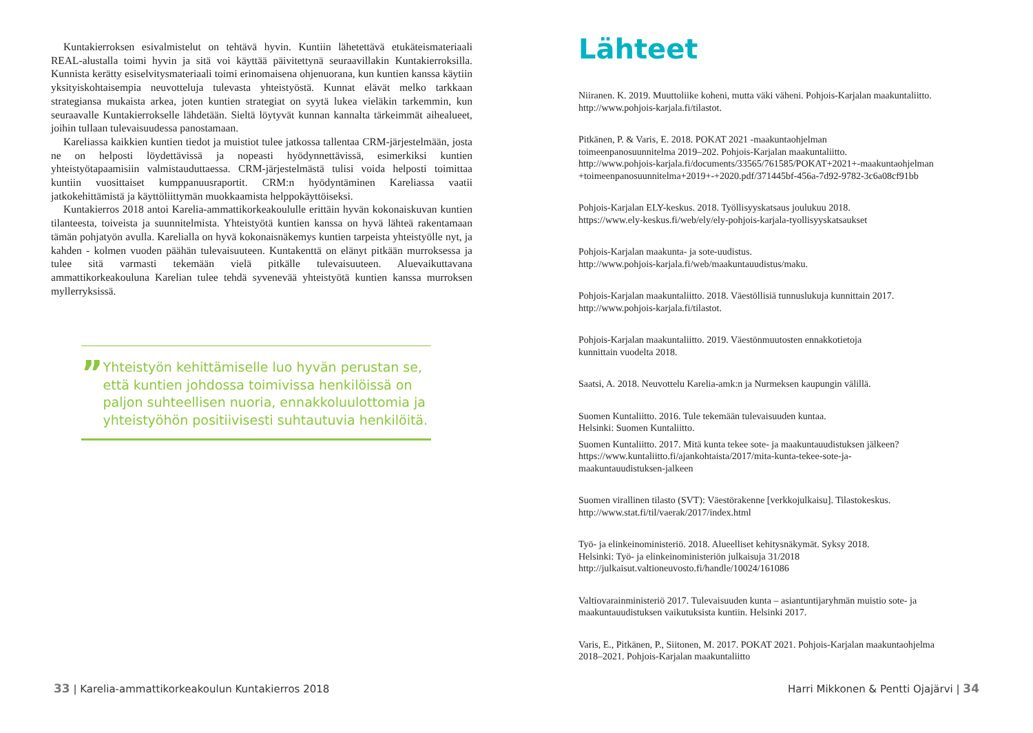Kuntakierroksen esivalmistelut on tehtävä hyvin. Kuntiin lähetettävä etukäteismateriaali REAL-alustalla toimi hyvin ja sitä voi käyttää päivitettynä seuraavillakin Kuntakierroksilla. Kunnista kerätty esiselvitysmateriaali toimi erinomaisena ohjenuorana, kun kuntien kanssa käytiin yksityiskohtaisempia neuvotteluja tulevasta yhteistyöstä. Kunnat elävät melko tarkkaan strategiansa mukaista arkea, joten kuntien strategiat on syytä lukea vieläkin tarkemmin, kun seuraavalle Kuntakierrokselle lähdetään. Sieltä löytyvät kunnan kannalta tärkeimmät aihealueet, joihin tullaan tulevaisuudessa panostamaan.
Kareliassa kaikkien kuntien tiedot ja muistiot tulee jatkossa tallentaa CRM-järjestelmään, josta ne on helposti löydettävissä ja nopeasti hyödynnettävissä, esimerkiksi kuntien yhteistyötapaamisiin valmistauduttaessa. CRM-järjestelmästä tulisi voida helposti toimittaa kuntiin vuosittaiset kumppanuusraportit. CRM:n hyödyntäminen Kareliassa vaatii jatkokehittämistä ja käyttöliittymän muokkaamista helppokäyttöiseksi.
Kuntakierros 2018 antoi Karelia-ammattikorkeakoululle erittäin hyvän kokonaiskuvan kuntien tilanteesta, toiveista ja suunnitelmista. Yhteistyötä kuntien kanssa on hyvä lähteä rakentamaan tämän pohjatyön avulla. Karelialla on hyvä kokonaisnäkemys kuntien tarpeista yhteistyölle nyt, ja kahden - kolmen vuoden päähän tulevaisuuteen. Kuntakenttä on elänyt pitkään murroksessa ja tulee sitä varmasti tekemään vielä pitkälle tulevaisuuteen. Aluevaikuttavana ammattikorkeakouluna Karelian tulee tehdä syvenevää yhteistyötä kuntien kanssa murroksen myllerryksissä.
”
Yhteistyön kehittämiselle luo hyvän perustan se, että kuntien johdossa toimivissa henkilöissä on paljon suhteellisen nuoria, ennakkoluulottomia ja yhteistyöhön positiivisesti suhtautuvia henkilöitä.
Lähteet
Niiranen. K. 2019. Muuttoliike koheni, mutta väki väheni. Pohjois-Karjalan maakuntaliitto.
http://www.pohjois-karjala.fi/tilastot.
Pitkänen, P. & Varis, E. 2018. POKAT 2021 -maakuntaohjelman
toimeenpanosuunnitelma 2019–202. Pohjois-Karjalan maakuntaliitto.
http://www.pohjois-karjala.fi/documents/33565/761585/POKAT+2021+-maakuntaohjelman
+toimeenpanosuunnitelma+2019+-+2020.pdf/371445bf-456a-7d92-9782-3c6a08cf91bb
Pohjois-Karjalan ELY-keskus. 2018. Työllisyyskatsaus joulukuu 2018.
https://www.ely-keskus.fi/web/ely/ely-pohjois-karjala-tyollisyyskatsaukset
Pohjois-Karjalan maakunta- ja sote-uudistus.
http://www.pohjois-karjala.fi/web/maakuntauudistus/maku.
Pohjois-Karjalan maakuntaliitto. 2018. Väestöllisiä tunnuslukuja kunnittain 2017.
http://www.pohjois-karjala.fi/tilastot.
Pohjois-Karjalan maakuntaliitto. 2019. Väestönmuutosten ennakkotietoja
kunnittain vuodelta 2018.
Saatsi, A. 2018. Neuvottelu Karelia-amk:n ja Nurmeksen kaupungin välillä.
Suomen Kuntaliitto. 2016. Tule tekemään tulevaisuuden kuntaa.
Helsinki: Suomen Kuntaliitto.
Suomen Kuntaliitto. 2017. Mitä kunta tekee sote- ja maakuntauudistuksen jälkeen?
https://www.kuntaliitto.fi/ajankohtaista/2017/mita-kunta-tekee-sote-ja-
maakuntauudistuksen-jalkeen
Suomen virallinen tilasto (SVT): Väestörakenne [verkkojulkaisu]. Tilastokeskus.
http://www.stat.fi/til/vaerak/2017/index.html
Työ- ja elinkeinoministeriö. 2018. Alueelliset kehitysnäkymät. Syksy 2018.
Helsinki: Työ- ja elinkeinoministeriön julkaisuja 31/2018
http://julkaisut.valtioneuvosto.fi/handle/10024/161086
Valtiovarainministeriö 2017. Tulevaisuuden kunta – asiantuntijaryhmän muistio sote- ja
maakuntauudistuksen vaikutuksista kuntiin. Helsinki 2017.
Varis, E., Pitkänen, P., Siitonen, M. 2017. POKAT 2021. Pohjois-Karjalan maakuntaohjelma
2018–2021. Pohjois-Karjalan maakuntaliitto
33 | Karelia-ammattikorkeakoulun Kuntakierros 2018
Harri Mikkonen & Pentti Ojajärvi | 34